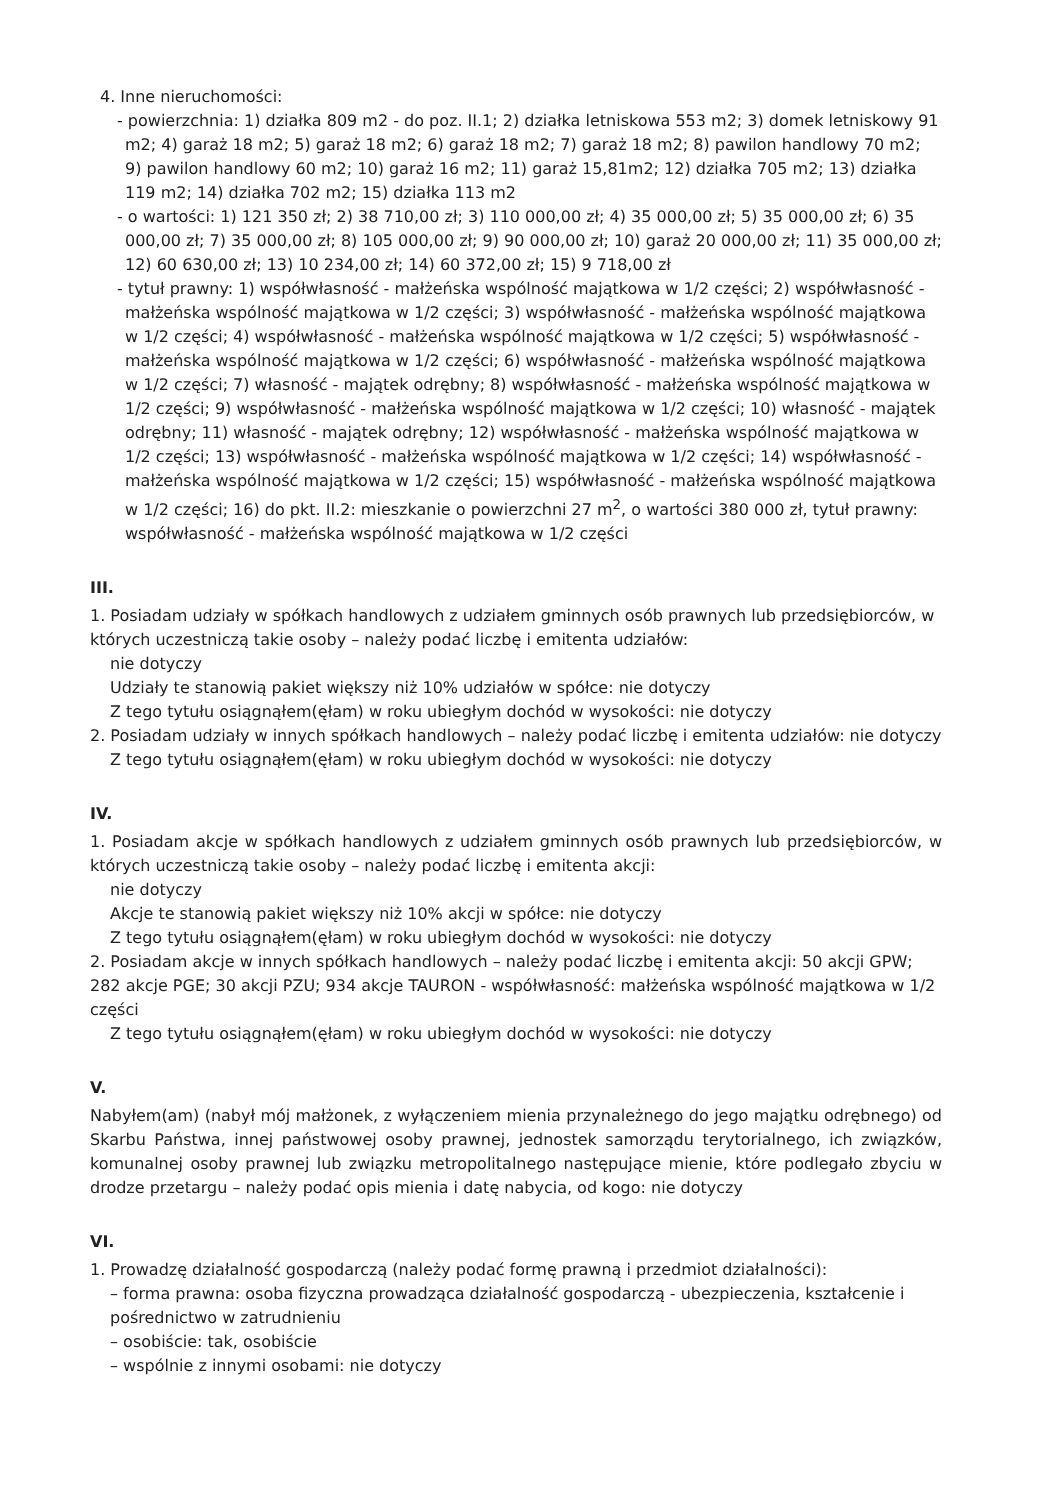4. Inne nieruchomości:
- powierzchnia: 1) działka 809 m2 - do poz. II.1; 2) działka letniskowa 553 m2; 3) domek letniskowy 91 m2; 4) garaż 18 m2; 5) garaż 18 m2; 6) garaż 18 m2; 7) garaż 18 m2; 8) pawilon handlowy 70 m2; 9) pawilon handlowy 60 m2; 10) garaż 16 m2; 11) garaż 15,81m2; 12) działka 705 m2; 13) działka 119 m2; 14) działka 702 m2; 15) działka 113 m2
- o wartości: 1) 121 350 zł; 2) 38 710,00 zł; 3) 110 000,00 zł; 4) 35 000,00 zł; 5) 35 000,00 zł; 6) 35 000,00 zł; 7) 35 000,00 zł; 8) 105 000,00 zł; 9) 90 000,00 zł; 10) garaż 20 000,00 zł; 11) 35 000,00 zł; 12) 60 630,00 zł; 13) 10 234,00 zł; 14) 60 372,00 zł; 15) 9 718,00 zł
- tytuł prawny: 1) współwłasność - małżeńska wspólność majątkowa w 1/2 części; 2) współwłasność - małżeńska wspólność majątkowa w 1/2 części; 3) współwłasność - małżeńska wspólność majątkowa w 1/2 części; 4) współwłasność - małżeńska wspólność majątkowa w 1/2 części; 5) współwłasność - małżeńska wspólność majątkowa w 1/2 części; 6) współwłasność - małżeńska wspólność majątkowa w 1/2 części; 7) własność - majątek odrębny; 8) współwłasność - małżeńska wspólność majątkowa w 1/2 części; 9) współwłasność - małżeńska wspólność majątkowa w 1/2 części; 10) własność - majątek odrębny; 11) własność - majątek odrębny; 12) współwłasność - małżeńska wspólność majątkowa w 1/2 części; 13) współwłasność - małżeńska wspólność majątkowa w 1/2 części; 14) współwłasność - małżeńska wspólność majątkowa w 1/2 części; 15) współwłasność - małżeńska wspólność majątkowa w 1/2 części; 16) do pkt. II.2: mieszkanie o powierzchni 27 m<sup>2</sup>, o wartości 380 000 zł, tytuł prawny: współwłasność - małżeńska wspólność majątkowa w 1/2 części
III.
1. Posiadam udziały w spółkach handlowych z udziałem gminnych osób prawnych lub przedsiębiorców, w których uczestniczą takie osoby – należy podać liczbę i emitenta udziałów:
nie dotyczy
Udziały te stanowią pakiet większy niż 10% udziałów w spółce: nie dotyczy
Z tego tytułu osiągnąłem(ęłam) w roku ubiegłym dochód w wysokości: nie dotyczy
2. Posiadam udziały w innych spółkach handlowych – należy podać liczbę i emitenta udziałów: nie dotyczy
Z tego tytułu osiągnąłem(ęłam) w roku ubiegłym dochód w wysokości: nie dotyczy
IV.
1. Posiadam akcje w spółkach handlowych z udziałem gminnych osób prawnych lub przedsiębiorców, w których uczestniczą takie osoby – należy podać liczbę i emitenta akcji:
nie dotyczy
Akcje te stanowią pakiet większy niż 10% akcji w spółce: nie dotyczy
Z tego tytułu osiągnąłem(ęłam) w roku ubiegłym dochód w wysokości: nie dotyczy
2. Posiadam akcje w innych spółkach handlowych – należy podać liczbę i emitenta akcji: 50 akcji GPW; 282 akcje PGE; 30 akcji PZU; 934 akcje TAURON - współwłasność: małżeńska wspólność majątkowa w 1/2 części
Z tego tytułu osiągnąłem(ęłam) w roku ubiegłym dochód w wysokości: nie dotyczy
V.
Nabyłem(am) (nabył mój małżonek, z wyłączeniem mienia przynależnego do jego majątku odrębnego) od Skarbu Państwa, innej państwowej osoby prawnej, jednostek samorządu terytorialnego, ich związków, komunalnej osoby prawnej lub związku metropolitalnego następujące mienie, które podlegało zbyciu w drodze przetargu – należy podać opis mienia i datę nabycia, od kogo: nie dotyczy
VI.
1. Prowadzę działalność gospodarczą (należy podać formę prawną i przedmiot działalności):
– forma prawna: osoba fizyczna prowadząca działalność gospodarczą - ubezpieczenia, kształcenie i pośrednictwo w zatrudnieniu
– osobiście: tak, osobiście
– wspólnie z innymi osobami: nie dotyczy